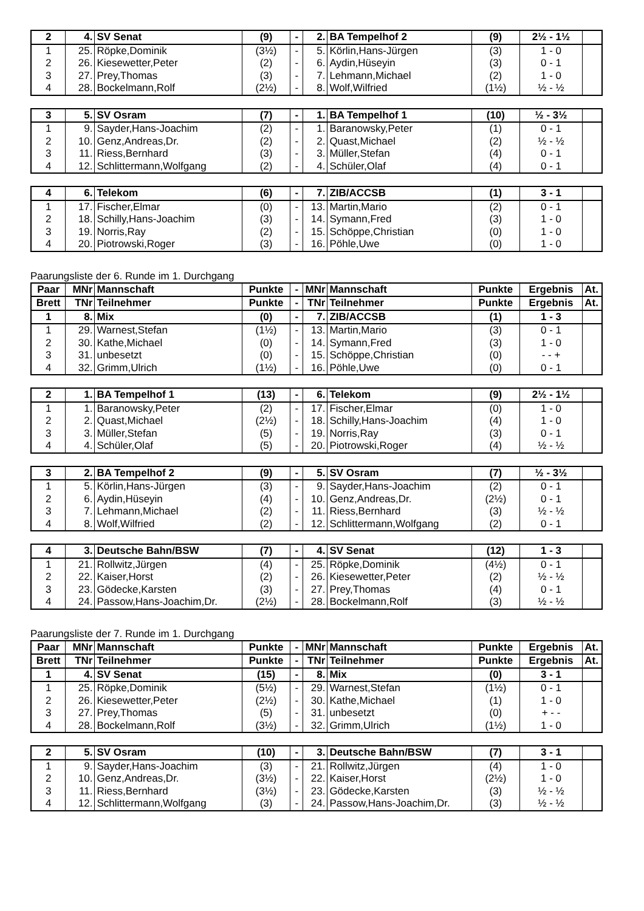| 2 | 4. | SV Senat | (9) | - | 2. | BA Tempelhof 2 | (9) | 2½ - 1½ | |
| 1 | 25. | Röpke,Dominik | (3½) | - | 5. | Körlin,Hans-Jürgen | (3) | 1 - 0 | |
| 2 | 26. | Kiesewetter,Peter | (2) | - | 6. | Aydin,Hüseyin | (3) | 0 - 1 | |
| 3 | 27. | Prey,Thomas | (3) | - | 7. | Lehmann,Michael | (2) | 1 - 0 | |
| 4 | 28. | Bockelmann,Rolf | (2½) | - | 8. | Wolf,Wilfried | (1½) | ½ - ½ | |
| 3 | 5. | SV Osram | (7) | - | 1. | BA Tempelhof 1 | (10) | ½ - 3½ | |
| 1 | 9. | Sayder,Hans-Joachim | (2) | - | 1. | Baranowsky,Peter | (1) | 0 - 1 | |
| 2 | 10. | Genz,Andreas,Dr. | (2) | - | 2. | Quast,Michael | (2) | ½ - ½ | |
| 3 | 11. | Riess,Bernhard | (3) | - | 3. | Müller,Stefan | (4) | 0 - 1 | |
| 4 | 12. | Schlittermann,Wolfgang | (2) | - | 4. | Schüler,Olaf | (4) | 0 - 1 | |
| 4 | 6. | Telekom | (6) | - | 7. | ZIB/ACCSB | (1) | 3 - 1 | |
| 1 | 17. | Fischer,Elmar | (0) | - | 13. | Martin,Mario | (2) | 0 - 1 | |
| 2 | 18. | Schilly,Hans-Joachim | (3) | - | 14. | Symann,Fred | (3) | 1 - 0 | |
| 3 | 19. | Norris,Ray | (2) | - | 15. | Schöppe,Christian | (0) | 1 - 0 | |
| 4 | 20. | Piotrowski,Roger | (3) | - | 16. | Pöhle,Uwe | (0) | 1 - 0 | |
Paarungsliste der 6. Runde im 1. Durchgang
| Paar | MNr | Mannschaft | Punkte | - | MNr | Mannschaft | Punkte | Ergebnis | At. |
| Brett | TNr | Teilnehmer | Punkte | - | TNr | Teilnehmer | Punkte | Ergebnis | At. |
| 1 | 8. | Mix | (0) | - | 7. | ZIB/ACCSB | (1) | 1 - 3 | |
| 1 | 29. | Warnest,Stefan | (1½) | - | 13. | Martin,Mario | (3) | 0 - 1 | |
| 2 | 30. | Kathe,Michael | (0) | - | 14. | Symann,Fred | (3) | 1 - 0 | |
| 3 | 31. | unbesetzt | (0) | - | 15. | Schöppe,Christian | (0) | - - + | |
| 4 | 32. | Grimm,Ulrich | (1½) | - | 16. | Pöhle,Uwe | (0) | 0 - 1 | |
| 2 | 1. | BA Tempelhof 1 | (13) | - | 6. | Telekom | (9) | 2½ - 1½ | |
| 1 | 1. | Baranowsky,Peter | (2) | - | 17. | Fischer,Elmar | (0) | 1 - 0 | |
| 2 | 2. | Quast,Michael | (2½) | - | 18. | Schilly,Hans-Joachim | (4) | 1 - 0 | |
| 3 | 3. | Müller,Stefan | (5) | - | 19. | Norris,Ray | (3) | 0 - 1 | |
| 4 | 4. | Schüler,Olaf | (5) | - | 20. | Piotrowski,Roger | (4) | ½ - ½ | |
| 3 | 2. | BA Tempelhof 2 | (9) | - | 5. | SV Osram | (7) | ½ - 3½ | |
| 1 | 5. | Körlin,Hans-Jürgen | (3) | - | 9. | Sayder,Hans-Joachim | (2) | 0 - 1 | |
| 2 | 6. | Aydin,Hüseyin | (4) | - | 10. | Genz,Andreas,Dr. | (2½) | 0 - 1 | |
| 3 | 7. | Lehmann,Michael | (2) | - | 11. | Riess,Bernhard | (3) | ½ - ½ | |
| 4 | 8. | Wolf,Wilfried | (2) | - | 12. | Schlittermann,Wolfgang | (2) | 0 - 1 | |
| 4 | 3. | Deutsche Bahn/BSW | (7) | - | 4. | SV Senat | (12) | 1 - 3 | |
| 1 | 21. | Rollwitz,Jürgen | (4) | - | 25. | Röpke,Dominik | (4½) | 0 - 1 | |
| 2 | 22. | Kaiser,Horst | (2) | - | 26. | Kiesewetter,Peter | (2) | ½ - ½ | |
| 3 | 23. | Gödecke,Karsten | (3) | - | 27. | Prey,Thomas | (4) | 0 - 1 | |
| 4 | 24. | Passow,Hans-Joachim,Dr. | (2½) | - | 28. | Bockelmann,Rolf | (3) | ½ - ½ | |
Paarungsliste der 7. Runde im 1. Durchgang
| Paar | MNr | Mannschaft | Punkte | - | MNr | Mannschaft | Punkte | Ergebnis | At. |
| Brett | TNr | Teilnehmer | Punkte | - | TNr | Teilnehmer | Punkte | Ergebnis | At. |
| 1 | 4. | SV Senat | (15) | - | 8. | Mix | (0) | 3 - 1 | |
| 1 | 25. | Röpke,Dominik | (5½) | - | 29. | Warnest,Stefan | (1½) | 0 - 1 | |
| 2 | 26. | Kiesewetter,Peter | (2½) | - | 30. | Kathe,Michael | (1) | 1 - 0 | |
| 3 | 27. | Prey,Thomas | (5) | - | 31. | unbesetzt | (0) | + - - | |
| 4 | 28. | Bockelmann,Rolf | (3½) | - | 32. | Grimm,Ulrich | (1½) | 1 - 0 | |
| 2 | 5. | SV Osram | (10) | - | 3. | Deutsche Bahn/BSW | (7) | 3 - 1 | |
| 1 | 9. | Sayder,Hans-Joachim | (3) | - | 21. | Rollwitz,Jürgen | (4) | 1 - 0 | |
| 2 | 10. | Genz,Andreas,Dr. | (3½) | - | 22. | Kaiser,Horst | (2½) | 1 - 0 | |
| 3 | 11. | Riess,Bernhard | (3½) | - | 23. | Gödecke,Karsten | (3) | ½ - ½ | |
| 4 | 12. | Schlittermann,Wolfgang | (3) | - | 24. | Passow,Hans-Joachim,Dr. | (3) | ½ - ½ | |